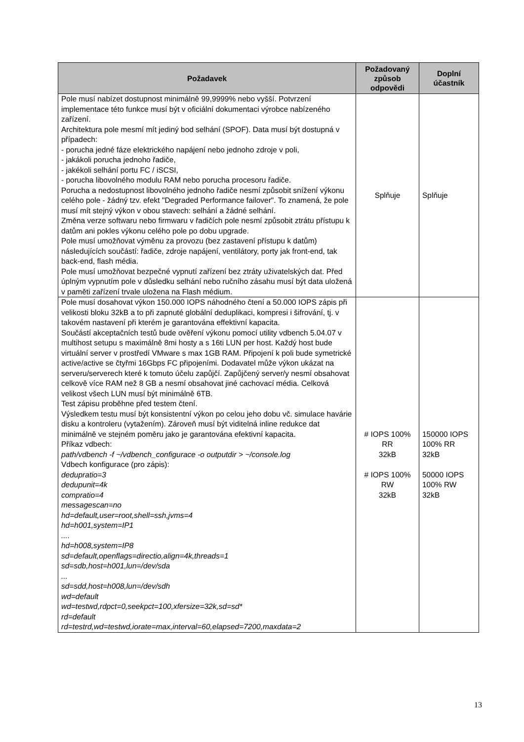| Požadavek | Požadovaný způsob odpovědi | Doplní účastník |
| --- | --- | --- |
| Pole musí nabízet dostupnost minimálně 99,9999% nebo vyšší. Potvrzení implementace této funkce musí být v oficiální dokumentaci výrobce nabízeného zařízení. Architektura pole mesmí mít jediný bod selhání (SPOF). Data musí být dostupná v případech: - porucha jedné fáze elektrického napájení nebo jednoho zdroje v poli, - jakákoli porucha jednoho řadiče, - jakékoli selhání portu FC / iSCSI, - porucha libovolného modulu RAM nebo porucha procesoru řadiče. Porucha a nedostupnost libovolného jednoho řadiče nesmí způsobit snížení výkonu celého pole - žádný tzv. efekt "Degraded Performance failover". To znamená, že pole musí mít stejný výkon v obou stavech: selhání a žádné selhání. Změna verze softwaru nebo firmwaru v řadičích pole nesmí způsobit ztrátu přístupu k datům ani pokles výkonu celého pole po dobu upgrade. Pole musí umožňovat výměnu za provozu (bez zastavení přístupu k datům) následujících součástí: řadiče, zdroje napájení, ventilátory, porty jak front-end, tak back-end, flash média. Pole musí umožňovat bezpečné vypnutí zařízení bez ztráty uživatelských dat. Před úplným vypnutím pole v důsledku selhání nebo ručního zásahu musí být data uložená v paměti zařízení trvale uložena na Flash médium. | Splňuje | Splňuje |
| Pole musí dosahovat výkon 150.000 IOPS náhodného čtení a 50.000 IOPS zápis při velikosti bloku 32kB a to při zapnuté globální deduplikaci, kompresi i šifrování, tj. v takovém nastavení při kterém je garantována effektivní kapacita. Součástí akceptačních testů bude ověření výkonu pomocí utility vdbench 5.04.07 v multihost setupu s maximálně 8mi hosty a s 16ti LUN per host. Každý host bude virtuální server v prostředí VMware s max 1GB RAM. Připojení k poli bude symetrické active/active se čtyřmi 16Gbps FC připojeními. Dodavatel může výkon ukázat na serveru/serverech které k tomuto účelu zapůjčí. Zapůjčený server/y nesmí obsahovat celkově více RAM než 8 GB a nesmí obsahovat jiné cachovací média. Celková velikost všech LUN musí být minimálně 6TB. Test zápisu proběhne před testem čtení. Výsledkem testu musí být konsistentní výkon po celou jeho dobu vč. simulace havárie disku a kontroleru (vytažením). Zároveň musí být viditelná inline redukce dat minimálně ve stejném poměru jako je garantována efektivní kapacita. Příkaz vdbech: path/vdbench -f ~/vdbench_configurace -o outputdir > ~/console.log Vdbech konfigurace (pro zápis): dedupratio=3 dedupunit=4k compratio=4 messagescan=no hd=default,user=root,shell=ssh,jvms=4 hd=h001,system=IP1 .... hd=h008,system=IP8 sd=default,openflags=directio,align=4k,threads=1 sd=sdb,host=h001,lun=/dev/sda ... sd=sdd,host=h008,lun=/dev/sdh wd=default wd=testwd,rdpct=0,seekpct=100,xfersize=32k,sd=sd* rd=default rd=testrd,wd=testwd,iorate=max,interval=60,elapsed=7200,maxdata=2 | # IOPS 100% RR 32kB # IOPS 100% RW 32kB | 150000 IOPS 100% RR 32kB 50000 IOPS 100% RW 32kB |
13